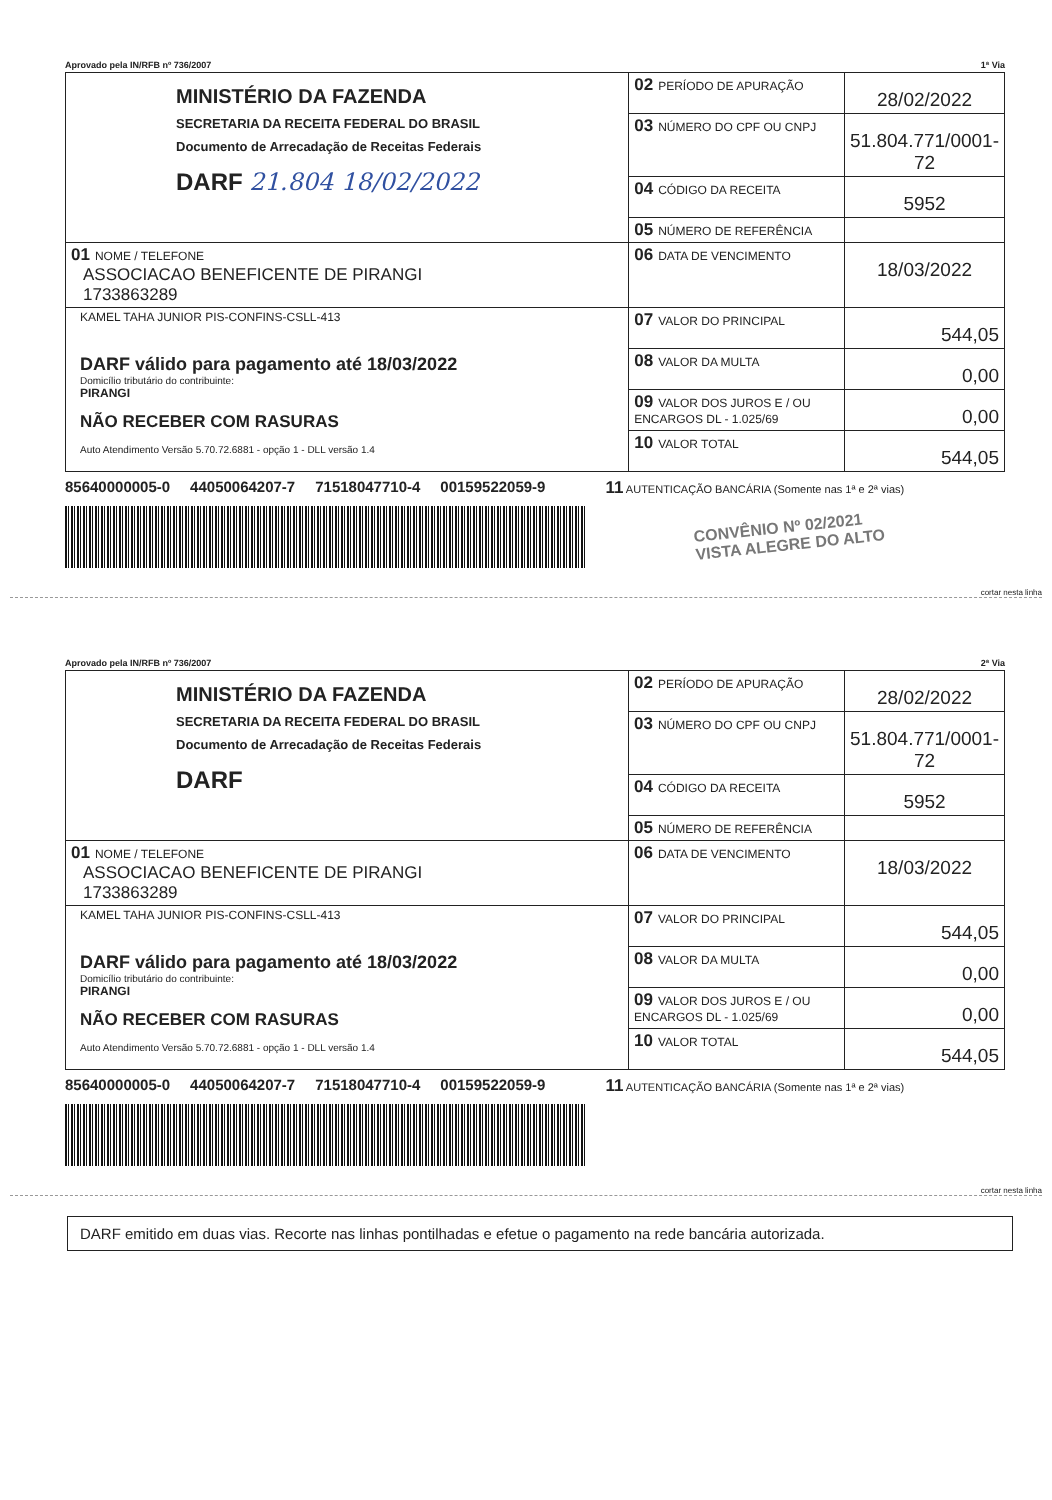Aprovado pela IN/RFB nº 736/2007 1ª Via
| MINISTÉRIO DA FAZENDA SECRETARIA DA RECEITA FEDERAL DO BRASIL Documento de Arrecadação de Receitas Federais DARF 21.804 18/02/2022 | 02 PERÍODO DE APURAÇÃO | 28/02/2022 |
| | 03 NÚMERO DO CPF OU CNPJ | 51.804.771/0001-72 |
| | 04 CÓDIGO DA RECEITA | 5952 |
| | 05 NÚMERO DE REFERÊNCIA | |
| 01 NOME / TELEFONE ASSOCIACAO BENEFICENTE DE PIRANGI 1733863289 | 06 DATA DE VENCIMENTO | 18/03/2022 |
| KAMEL TAHA JUNIOR PIS-CONFINS-CSLL-413 DARF válido para pagamento até 18/03/2022 Domicílio tributário do contribuinte: PIRANGI NÃO RECEBER COM RASURAS Auto Atendimento Versão 5.70.72.6881 - opção 1 - DLL versão 1.4 | 07 VALOR DO PRINCIPAL | 544,05 |
| | 08 VALOR DA MULTA | 0,00 |
| | 09 VALOR DOS JUROS E / OU ENCARGOS DL - 1.025/69 | 0,00 |
| | 10 VALOR TOTAL | 544,05 |
85640000005-0 44050064207-7 71518047710-4 00159522059-9 11 AUTENTICAÇÃO BANCÁRIA (Somente nas 1ª e 2ª vias)
CONVÊNIO Nº 02/2021
VISTA ALEGRE DO ALTO
cortar nesta linha
Aprovado pela IN/RFB nº 736/2007 2ª Via
| MINISTÉRIO DA FAZENDA SECRETARIA DA RECEITA FEDERAL DO BRASIL Documento de Arrecadação de Receitas Federais DARF | 02 PERÍODO DE APURAÇÃO | 28/02/2022 |
| | 03 NÚMERO DO CPF OU CNPJ | 51.804.771/0001-72 |
| | 04 CÓDIGO DA RECEITA | 5952 |
| | 05 NÚMERO DE REFERÊNCIA | |
| 01 NOME / TELEFONE ASSOCIACAO BENEFICENTE DE PIRANGI 1733863289 | 06 DATA DE VENCIMENTO | 18/03/2022 |
| KAMEL TAHA JUNIOR PIS-CONFINS-CSLL-413 DARF válido para pagamento até 18/03/2022 Domicílio tributário do contribuinte: PIRANGI NÃO RECEBER COM RASURAS Auto Atendimento Versão 5.70.72.6881 - opção 1 - DLL versão 1.4 | 07 VALOR DO PRINCIPAL | 544,05 |
| | 08 VALOR DA MULTA | 0,00 |
| | 09 VALOR DOS JUROS E / OU ENCARGOS DL - 1.025/69 | 0,00 |
| | 10 VALOR TOTAL | 544,05 |
85640000005-0 44050064207-7 71518047710-4 00159522059-9 11 AUTENTICAÇÃO BANCÁRIA (Somente nas 1ª e 2ª vias)
cortar nesta linha
DARF emitido em duas vias. Recorte nas linhas pontilhadas e efetue o pagamento na rede bancária autorizada.